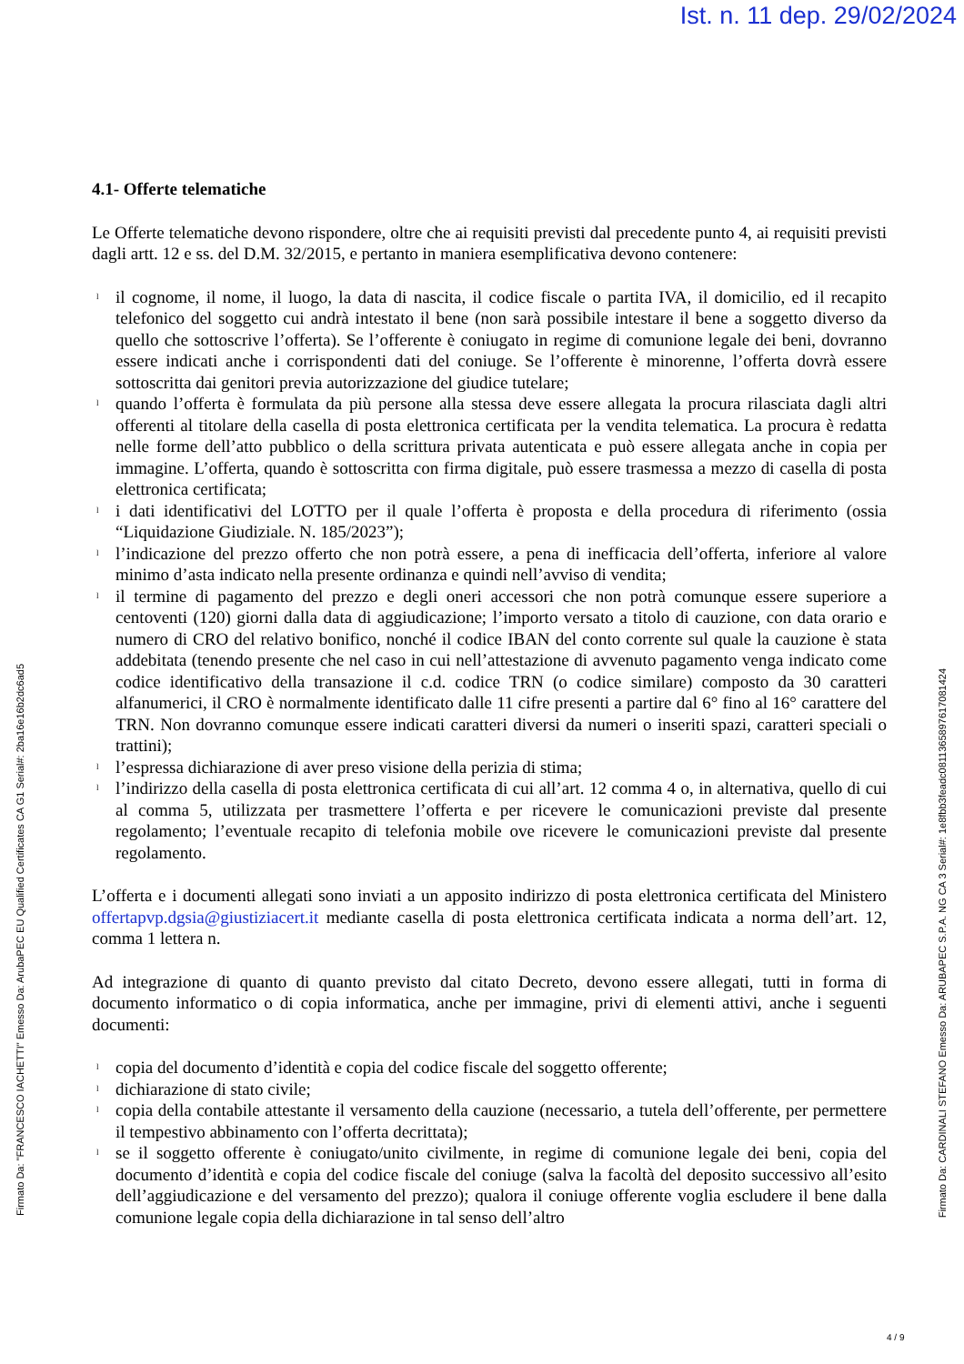Ist. n. 11 dep. 29/02/2024
4.1- Offerte telematiche
Le Offerte telematiche devono rispondere, oltre che ai requisiti previsti dal precedente punto 4, ai requisiti previsti dagli artt. 12 e ss. del D.M. 32/2015, e pertanto in maniera esemplificativa devono contenere:
l il cognome, il nome, il luogo, la data di nascita, il codice fiscale o partita IVA, il domicilio, ed il recapito telefonico del soggetto cui andrà intestato il bene (non sarà possibile intestare il bene a soggetto diverso da quello che sottoscrive l’offerta). Se l’offerente è coniugato in regime di comunione legale dei beni, dovranno essere indicati anche i corrispondenti dati del coniuge. Se l’offerente è minorenne, l’offerta dovrà essere sottoscritta dai genitori previa autorizzazione del giudice tutelare;
l quando l’offerta è formulata da più persone alla stessa deve essere allegata la procura rilasciata dagli altri offerenti al titolare della casella di posta elettronica certificata per la vendita telematica. La procura è redatta nelle forme dell’atto pubblico o della scrittura privata autenticata e può essere allegata anche in copia per immagine. L’offerta, quando è sottoscritta con firma digitale, può essere trasmessa a mezzo di casella di posta elettronica certificata;
l i dati identificativi del LOTTO per il quale l’offerta è proposta e della procedura di riferimento (ossia “Liquidazione Giudiziale. N. 185/2023”);
l l’indicazione del prezzo offerto che non potrà essere, a pena di inefficacia dell’offerta, inferiore al valore minimo d’asta indicato nella presente ordinanza e quindi nell’avviso di vendita;
l il termine di pagamento del prezzo e degli oneri accessori che non potrà comunque essere superiore a centoventi (120) giorni dalla data di aggiudicazione; l’importo versato a titolo di cauzione, con data orario e numero di CRO del relativo bonifico, nonché il codice IBAN del conto corrente sul quale la cauzione è stata addebitata (tenendo presente che nel caso in cui nell’attestazione di avvenuto pagamento venga indicato come codice identificativo della transazione il c.d. codice TRN (o codice similare) composto da 30 caratteri alfanumerici, il CRO è normalmente identificato dalle 11 cifre presenti a partire dal 6° fino al 16° carattere del TRN. Non dovranno comunque essere indicati caratteri diversi da numeri o inseriti spazi, caratteri speciali o trattini);
l l’espressa dichiarazione di aver preso visione della perizia di stima;
l l’indirizzo della casella di posta elettronica certificata di cui all’art. 12 comma 4 o, in alternativa, quello di cui al comma 5, utilizzata per trasmettere l’offerta e per ricevere le comunicazioni previste dal presente regolamento; l’eventuale recapito di telefonia mobile ove ricevere le comunicazioni previste dal presente regolamento.
L’offerta e i documenti allegati sono inviati a un apposito indirizzo di posta elettronica certificata del Ministero offertapvp.dgsia@giustiziacert.it mediante casella di posta elettronica certificata indicata a norma dell’art. 12, comma 1 lettera n.
Ad integrazione di quanto di quanto previsto dal citato Decreto, devono essere allegati, tutti in forma di documento informatico o di copia informatica, anche per immagine, privi di elementi attivi, anche i seguenti documenti:
l copia del documento d’identità e copia del codice fiscale del soggetto offerente;
l dichiarazione di stato civile;
l copia della contabile attestante il versamento della cauzione (necessario, a tutela dell’offerente, per permettere il tempestivo abbinamento con l’offerta decrittata);
l se il soggetto offerente è coniugato/unito civilmente, in regime di comunione legale dei beni, copia del documento d’identità e copia del codice fiscale del coniuge (salva la facoltà del deposito successivo all’esito dell’aggiudicazione e del versamento del prezzo); qualora il coniuge offerente voglia escludere il bene dalla comunione legale copia della dichiarazione in tal senso dell’altro
Firmato Da: "FRANCESCO IACHETTI" Emesso Da: ArubaPEC EU Qualified Certificates CA G1 Serial#: 2ba16e16b2dc6ad5
Firmato Da: CARDINALI STEFANO Emesso Da: ARUBAPEC S.P.A. NG CA 3 Serial#: 1e8fbb3feadc0811365897617081424
4 / 9